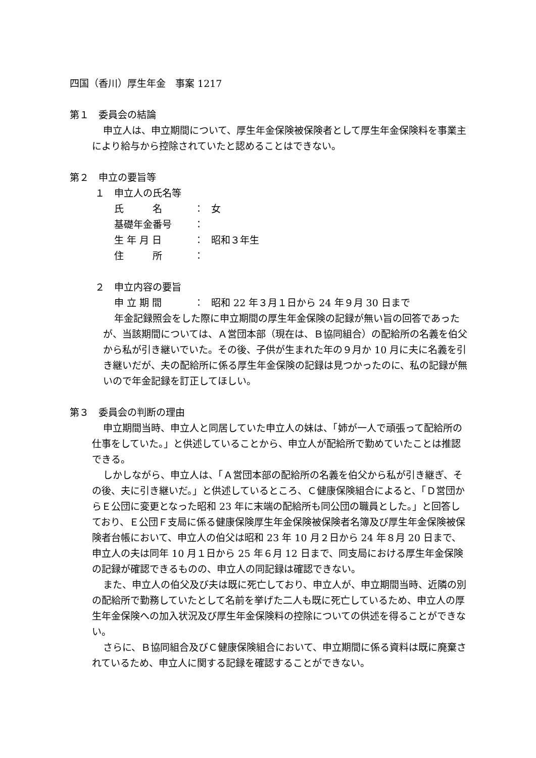四国（香川）厚生年金　事案 1217
第１　委員会の結論
申立人は、申立期間について、厚生年金保険被保険者として厚生年金保険料を事業主により給与から控除されていたと認めることはできない。
第２　申立の要旨等
１　申立人の氏名等
氏　　　名 ： 女
基礎年金番号 ：
生 年 月 日 ： 昭和３年生
住　　　所 ：
２　申立内容の要旨
申 立 期 間 ： 昭和 22 年３月１日から 24 年９月 30 日まで
年金記録照会をした際に申立期間の厚生年金保険の記録が無い旨の回答であったが、当該期間については、Ａ営団本部（現在は、Ｂ協同組合）の配給所の名義を伯父から私が引き継いでいた。その後、子供が生まれた年の９月か 10 月に夫に名義を引き継いだが、夫の配給所に係る厚生年金保険の記録は見つかったのに、私の記録が無いので年金記録を訂正してほしい。
第３　委員会の判断の理由
申立期間当時、申立人と同居していた申立人の妹は、「姉が一人で頑張って配給所の仕事をしていた。」と供述していることから、申立人が配給所で勤めていたことは推認できる。
しかしながら、申立人は、「Ａ営団本部の配給所の名義を伯父から私が引き継ぎ、その後、夫に引き継いだ。」と供述しているところ、Ｃ健康保険組合によると、「Ｄ営団からＥ公団に変更となった昭和 23 年に末端の配給所も同公団の職員とした。」と回答しており、Ｅ公団Ｆ支局に係る健康保険厚生年金保険被保険者名簿及び厚生年金保険被保険者台帳において、申立人の伯父は昭和 23 年 10 月２日から 24 年８月 20 日まで、申立人の夫は同年 10 月１日から 25 年６月 12 日まで、同支局における厚生年金保険の記録が確認できるものの、申立人の同記録は確認できない。
また、申立人の伯父及び夫は既に死亡しており、申立人が、申立期間当時、近隣の別の配給所で勤務していたとして名前を挙げた二人も既に死亡しているため、申立人の厚生年金保険への加入状況及び厚生年金保険料の控除についての供述を得ることができない。
さらに、Ｂ協同組合及びＣ健康保険組合において、申立期間に係る資料は既に廃棄されているため、申立人に関する記録を確認することができない。